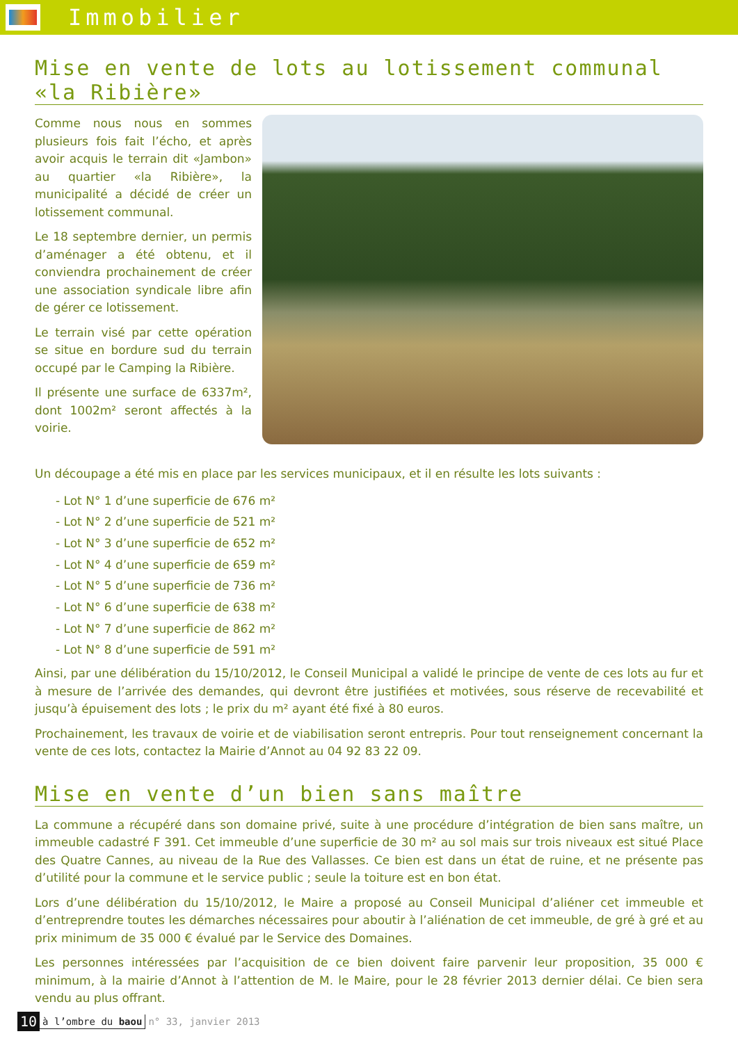Immobilier
Mise en vente de lots au lotissement communal «la Ribière»
Comme nous nous en sommes plusieurs fois fait l’écho, et après avoir acquis le terrain dit «Jambon» au quartier «la Ribière», la municipalité a décidé de créer un lotissement communal.
Le 18 septembre dernier, un permis d’aménager a été obtenu, et il conviendra prochainement de créer une association syndicale libre afin de gérer ce lotissement.
Le terrain visé par cette opération se situe en bordure sud du terrain occupé par le Camping la Ribière.
Il présente une surface de 6337m², dont 1002m² seront affectés à la voirie.
Un découpage a été mis en place par les services municipaux, et il en résulte les lots suivants :
- Lot N° 1 d’une superficie de 676 m²
- Lot N° 2 d’une superficie de 521 m²
- Lot N° 3 d’une superficie de 652 m²
- Lot N° 4 d’une superficie de 659 m²
- Lot N° 5 d’une superficie de 736 m²
- Lot N° 6 d’une superficie de 638 m²
- Lot N° 7 d’une superficie de 862 m²
- Lot N° 8 d’une superficie de 591 m²
Ainsi, par une délibération du 15/10/2012, le Conseil Municipal a validé le principe de vente de ces lots au fur et à mesure de l’arrivée des demandes, qui devront être justifiées et motivées, sous réserve de recevabilité et jusqu’à épuisement des lots ; le prix du m² ayant été fixé à 80 euros.
Prochainement, les travaux de voirie et de viabilisation seront entrepris. Pour tout renseignement concernant la vente de ces lots, contactez la Mairie d’Annot au 04 92 83 22 09.
Mise en vente d’un bien sans maître
La commune a récupéré dans son domaine privé, suite à une procédure d’intégration de bien sans maître, un immeuble cadastré F 391. Cet immeuble d’une superficie de 30 m² au sol mais sur trois niveaux est situé Place des Quatre Cannes, au niveau de la Rue des Vallasses. Ce bien est dans un état de ruine, et ne présente pas d’utilité pour la commune et le service public ; seule la toiture est en bon état.
Lors d’une délibération du 15/10/2012, le Maire a proposé au Conseil Municipal d’aliéner cet immeuble et d’entreprendre toutes les démarches nécessaires pour aboutir à l’aliénation de cet immeuble, de gré à gré et au prix minimum de 35 000 € évalué par le Service des Domaines.
Les personnes intéressées par l’acquisition de ce bien doivent faire parvenir leur proposition, 35 000 € minimum, à la mairie d’Annot à l’attention de M. le Maire, pour le 28 février 2013 dernier délai. Ce bien sera vendu au plus offrant.
10 à l’ombre du baou n° 33, janvier 2013